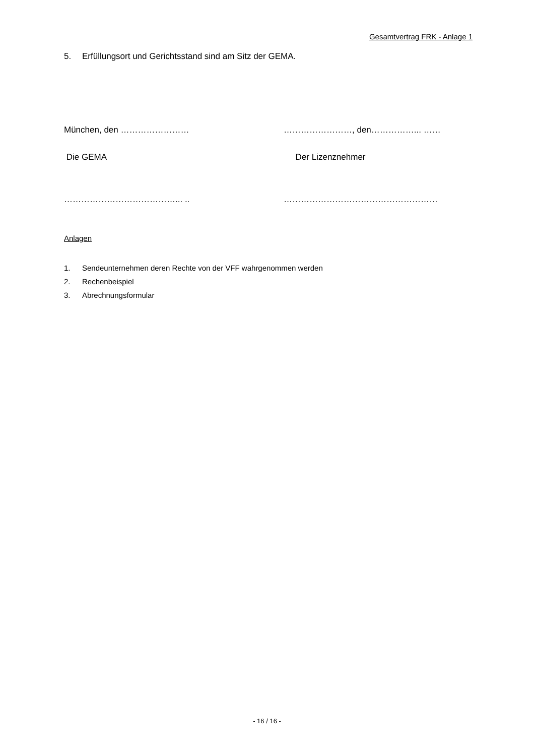Gesamtvertrag FRK - Anlage 1
5. Erfüllungsort und Gerichtsstand sind am Sitz der GEMA.
München, den …………………… ……………………, den……………... ……
Die GEMA Der Lizenznehmer
…………………………………... .. ………………………………………………
Anlagen
1. Sendeunternehmen deren Rechte von der VFF wahrgenommen werden
2. Rechenbeispiel
3. Abrechnungsformular
- 16 / 16 -